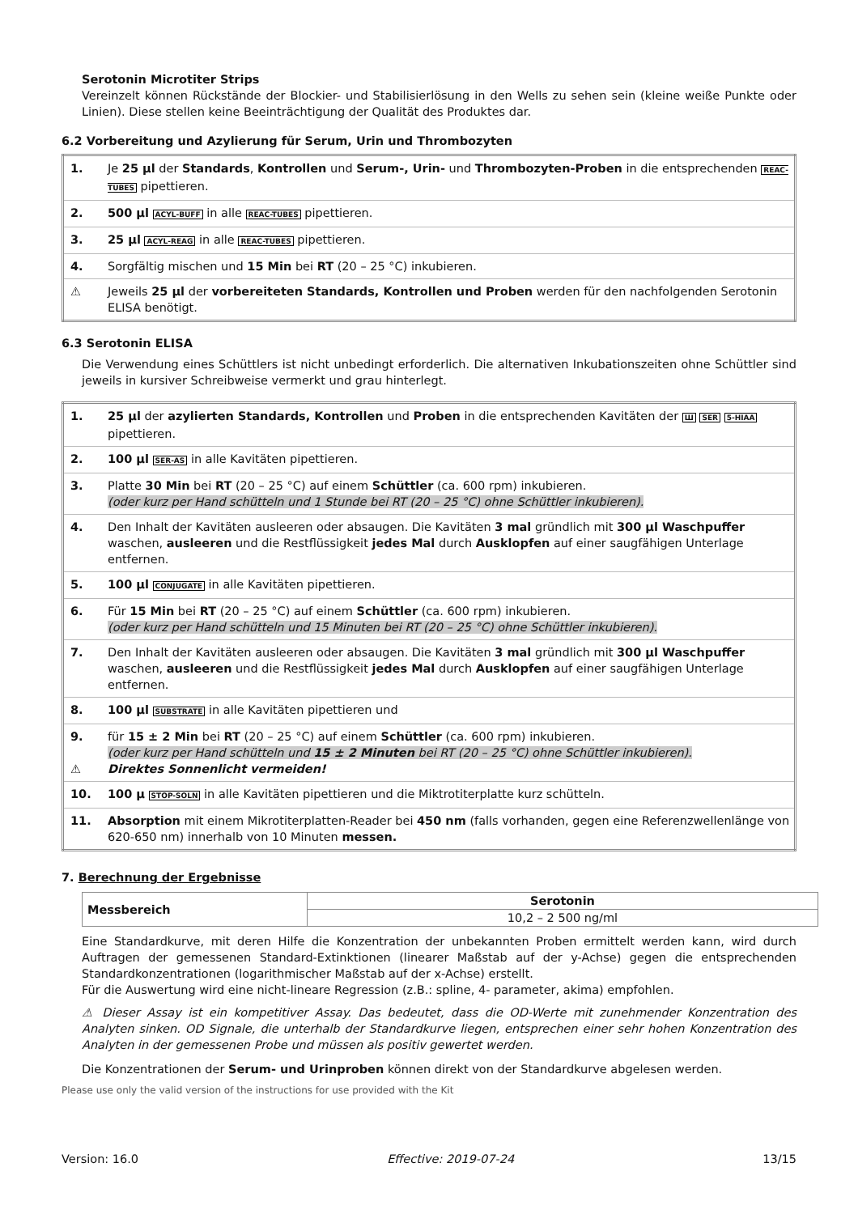Serotonin Microtiter Strips
Vereinzelt können Rückstände der Blockier- und Stabilisierlösung in den Wells zu sehen sein (kleine weiße Punkte oder Linien). Diese stellen keine Beeinträchtigung der Qualität des Produktes dar.
6.2 Vorbereitung und Azylierung für Serum, Urin und Thrombozyten
| 1. | Je 25 µl der Standards , Kontrollen und Serum-, Urin- und Thrombozyten-Proben in die entsprechenden REAC-TUBES pipettieren. |
| 2. | 500 µl ACYL-BUFF in alle REAC-TUBES pipettieren. |
| 3. | 25 µl ACYL-REAG in alle REAC-TUBES pipettieren. |
| 4. | Sorgfältig mischen und 15 Min bei RT (20 – 25 °C) inkubieren. |
| ⚠ | Jeweils 25 µl der vorbereiteten Standards, Kontrollen und Proben werden für den nachfolgenden Serotonin ELISA benötigt. |
6.3 Serotonin ELISA
Die Verwendung eines Schüttlers ist nicht unbedingt erforderlich. Die alternativen Inkubationszeiten ohne Schüttler sind jeweils in kursiver Schreibweise vermerkt und grau hinterlegt.
| 1. | 25 µl der azylierten Standards, Kontrollen und Proben in die entsprechenden Kavitäten der Ш SER 5-HIAA pipettieren. |
| 2. | 100 µl SER-AS in alle Kavitäten pipettieren. |
| 3. | Platte 30 Min bei RT (20 – 25 °C) auf einem Schüttler (ca. 600 rpm) inkubieren. (oder kurz per Hand schütteln und 1 Stunde bei RT (20 – 25 °C) ohne Schüttler inkubieren). |
| 4. | Den Inhalt der Kavitäten ausleeren oder absaugen. Die Kavitäten 3 mal gründlich mit 300 µl Waschpuffer waschen, ausleeren und die Restflüssigkeit jedes Mal durch Ausklopfen auf einer saugfähigen Unterlage entfernen. |
| 5. | 100 µl CONJUGATE in alle Kavitäten pipettieren. |
| 6. | Für 15 Min bei RT (20 – 25 °C) auf einem Schüttler (ca. 600 rpm) inkubieren. (oder kurz per Hand schütteln und 15 Minuten bei RT (20 – 25 °C) ohne Schüttler inkubieren). |
| 7. | Den Inhalt der Kavitäten ausleeren oder absaugen. Die Kavitäten 3 mal gründlich mit 300 µl Waschpuffer waschen, ausleeren und die Restflüssigkeit jedes Mal durch Ausklopfen auf einer saugfähigen Unterlage entfernen. |
| 8. | 100 µl SUBSTRATE in alle Kavitäten pipettieren und |
| 9. ⚠ | für 15 ± 2 Min bei RT (20 – 25 °C) auf einem Schüttler (ca. 600 rpm) inkubieren. (oder kurz per Hand schütteln und 15 ± 2 Minuten bei RT (20 – 25 °C) ohne Schüttler inkubieren). Direktes Sonnenlicht vermeiden! |
| 10. | 100 µ STOP-SOLN in alle Kavitäten pipettieren und die Miktrotiterplatte kurz schütteln. |
| 11. | Absorption mit einem Mikrotiterplatten-Reader bei 450 nm (falls vorhanden, gegen eine Referenzwellenlänge von 620-650 nm) innerhalb von 10 Minuten messen. |
7. Berechnung der Ergebnisse
| Messbereich | Serotonin |
| | 10,2 – 2 500 ng/ml |
Eine Standardkurve, mit deren Hilfe die Konzentration der unbekannten Proben ermittelt werden kann, wird durch Auftragen der gemessenen Standard-Extinktionen (linearer Maßstab auf der y-Achse) gegen die entsprechenden Standardkonzentrationen (logarithmischer Maßstab auf der x-Achse) erstellt.
Für die Auswertung wird eine nicht-lineare Regression (z.B.: spline, 4- parameter, akima) empfohlen.
⚠ Dieser Assay ist ein kompetitiver Assay. Das bedeutet, dass die OD-Werte mit zunehmender Konzentration des Analyten sinken. OD Signale, die unterhalb der Standardkurve liegen, entsprechen einer sehr hohen Konzentration des Analyten in der gemessenen Probe und müssen als positiv gewertet werden.
Die Konzentrationen der Serum- und Urinproben können direkt von der Standardkurve abgelesen werden.
Please use only the valid version of the instructions for use provided with the Kit
Version: 16.0 Effective: 2019-07-24 13/15